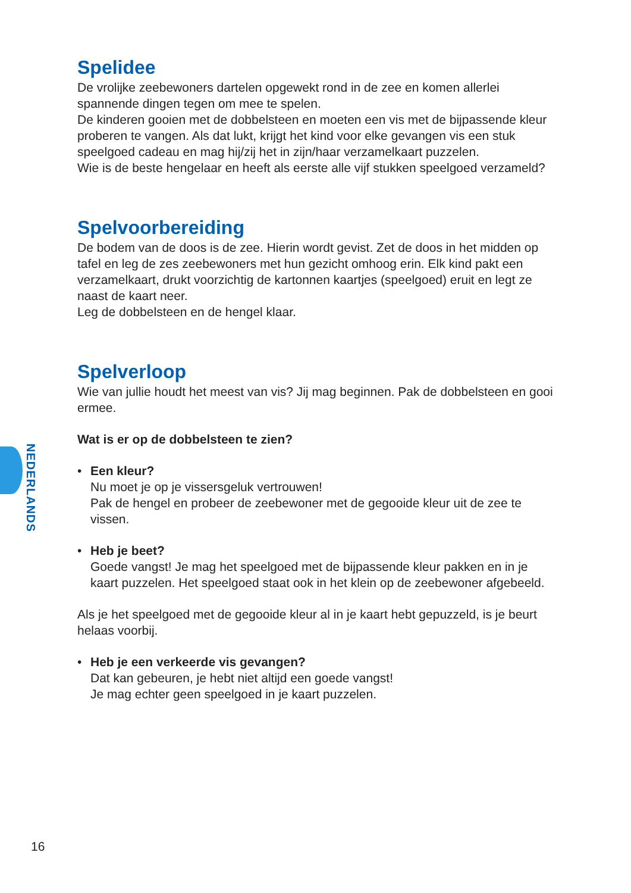NEDERLANDS
Spelidee
De vrolijke zeebewoners dartelen opgewekt rond in de zee en komen allerlei spannende dingen tegen om mee te spelen.
De kinderen gooien met de dobbelsteen en moeten een vis met de bijpassende kleur proberen te vangen. Als dat lukt, krijgt het kind voor elke gevangen vis een stuk speelgoed cadeau en mag hij/zij het in zijn/haar verzamelkaart puzzelen.
Wie is de beste hengelaar en heeft als eerste alle vijf stukken speelgoed verzameld?
Spelvoorbereiding
De bodem van de doos is de zee. Hierin wordt gevist. Zet de doos in het midden op tafel en leg de zes zeebewoners met hun gezicht omhoog erin. Elk kind pakt een verzamelkaart, drukt voorzichtig de kartonnen kaartjes (speelgoed) eruit en legt ze naast de kaart neer.
Leg de dobbelsteen en de hengel klaar.
Spelverloop
Wie van jullie houdt het meest van vis? Jij mag beginnen. Pak de dobbelsteen en gooi ermee.
Wat is er op de dobbelsteen te zien?
•
Een kleur?
Nu moet je op je vissersgeluk vertrouwen!
Pak de hengel en probeer de zeebewoner met de gegooide kleur uit de zee te vissen.
•
Heb je beet?
Goede vangst! Je mag het speelgoed met de bijpassende kleur pakken en in je kaart puzzelen. Het speelgoed staat ook in het klein op de zeebewoner afgebeeld.
Als je het speelgoed met de gegooide kleur al in je kaart hebt gepuzzeld, is je beurt helaas voorbij.
•
Heb je een verkeerde vis gevangen?
Dat kan gebeuren, je hebt niet altijd een goede vangst!
Je mag echter geen speelgoed in je kaart puzzelen.
16